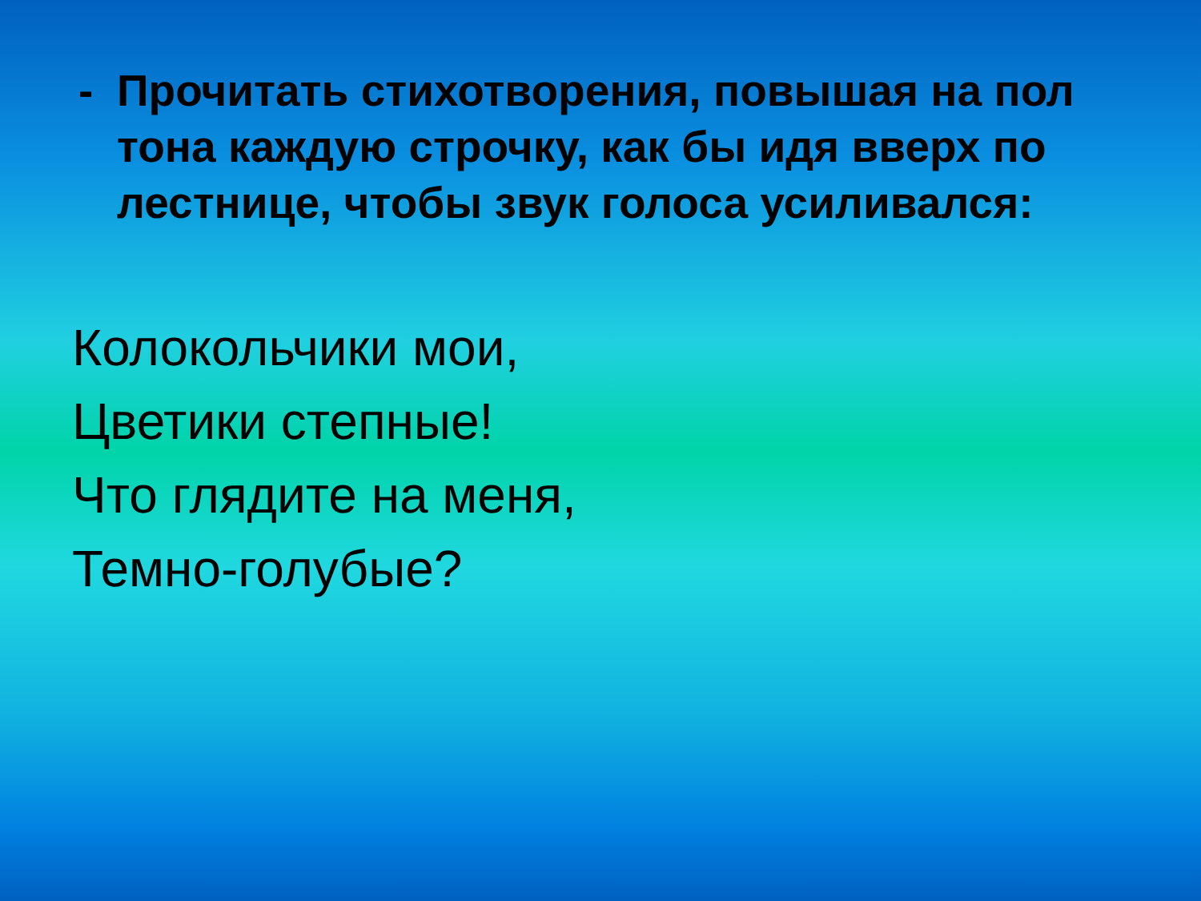- Прочитать стихотворения, повышая на пол тона каждую строчку, как бы идя вверх по лестнице, чтобы звук голоса усиливался:
Колокольчики мои,
Цветики степные!
Что глядите на меня,
Темно-голубые?